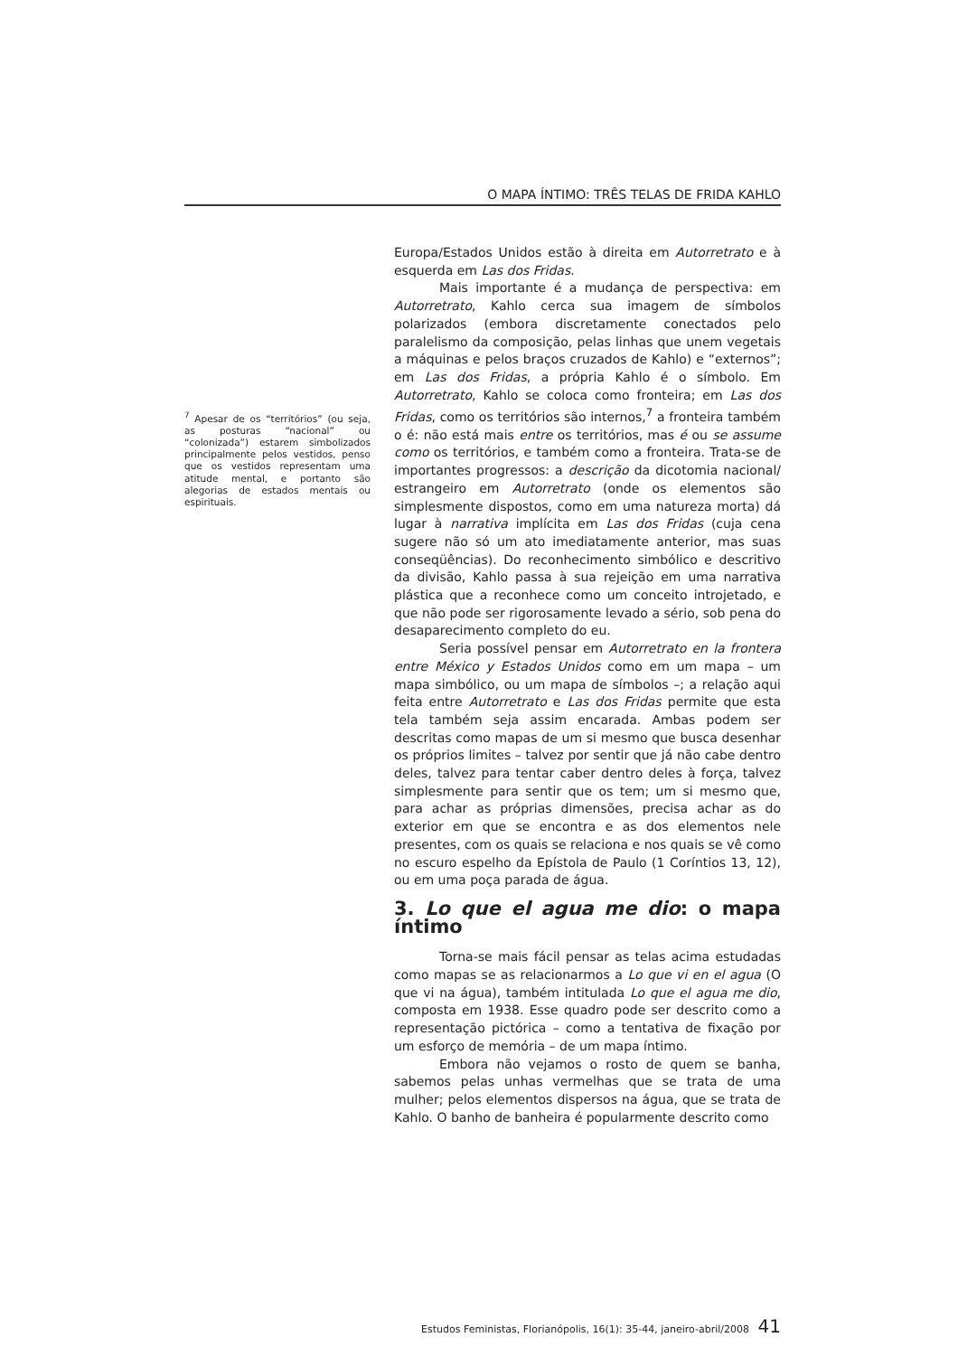O MAPA ÍNTIMO: TRÊS TELAS DE FRIDA KAHLO
<sup>7</sup> Apesar de os “territórios” (ou seja, as posturas “nacional” ou “colonizada”) estarem simbolizados principalmente pelos vestidos, penso que os vestidos representam uma atitude mental, e portanto são alegorias de estados mentais ou espirituais.
Europa/Estados Unidos estão à direita em Autorretrato e à esquerda em Las dos Fridas.
Mais importante é a mudança de perspectiva: em Autorretrato, Kahlo cerca sua imagem de símbolos polarizados (embora discretamente conectados pelo paralelismo da composição, pelas linhas que unem vegetais a máquinas e pelos braços cruzados de Kahlo) e “externos”; em Las dos Fridas, a própria Kahlo é o símbolo. Em Autorretrato, Kahlo se coloca como fronteira; em Las dos Fridas, como os territórios são internos,<sup>7</sup> a fronteira também o é: não está mais entre os territórios, mas é ou se assume como os territórios, e também como a fronteira. Trata-se de importantes progressos: a descrição da dicotomia nacional/ estrangeiro em Autorretrato (onde os elementos são simplesmente dispostos, como em uma natureza morta) dá lugar à narrativa implícita em Las dos Fridas (cuja cena sugere não só um ato imediatamente anterior, mas suas conseqüências). Do reconhecimento simbólico e descritivo da divisão, Kahlo passa à sua rejeição em uma narrativa plástica que a reconhece como um conceito introjetado, e que não pode ser rigorosamente levado a sério, sob pena do desaparecimento completo do eu.
Seria possível pensar em Autorretrato en la frontera entre México y Estados Unidos como em um mapa – um mapa simbólico, ou um mapa de símbolos –; a relação aqui feita entre Autorretrato e Las dos Fridas permite que esta tela também seja assim encarada. Ambas podem ser descritas como mapas de um si mesmo que busca desenhar os próprios limites – talvez por sentir que já não cabe dentro deles, talvez para tentar caber dentro deles à força, talvez simplesmente para sentir que os tem; um si mesmo que, para achar as próprias dimensões, precisa achar as do exterior em que se encontra e as dos elementos nele presentes, com os quais se relaciona e nos quais se vê como no escuro espelho da Epístola de Paulo (1 Coríntios 13, 12), ou em uma poça parada de água.
3. Lo que el agua me dio: o mapa íntimo
Torna-se mais fácil pensar as telas acima estudadas como mapas se as relacionarmos a Lo que vi en el agua (O que vi na água), também intitulada Lo que el agua me dio, composta em 1938. Esse quadro pode ser descrito como a representação pictórica – como a tentativa de fixação por um esforço de memória – de um mapa íntimo.
Embora não vejamos o rosto de quem se banha, sabemos pelas unhas vermelhas que se trata de uma mulher; pelos elementos dispersos na água, que se trata de Kahlo. O banho de banheira é popularmente descrito como
Estudos Feministas, Florianópolis, 16(1): 35-44, janeiro-abril/2008 41